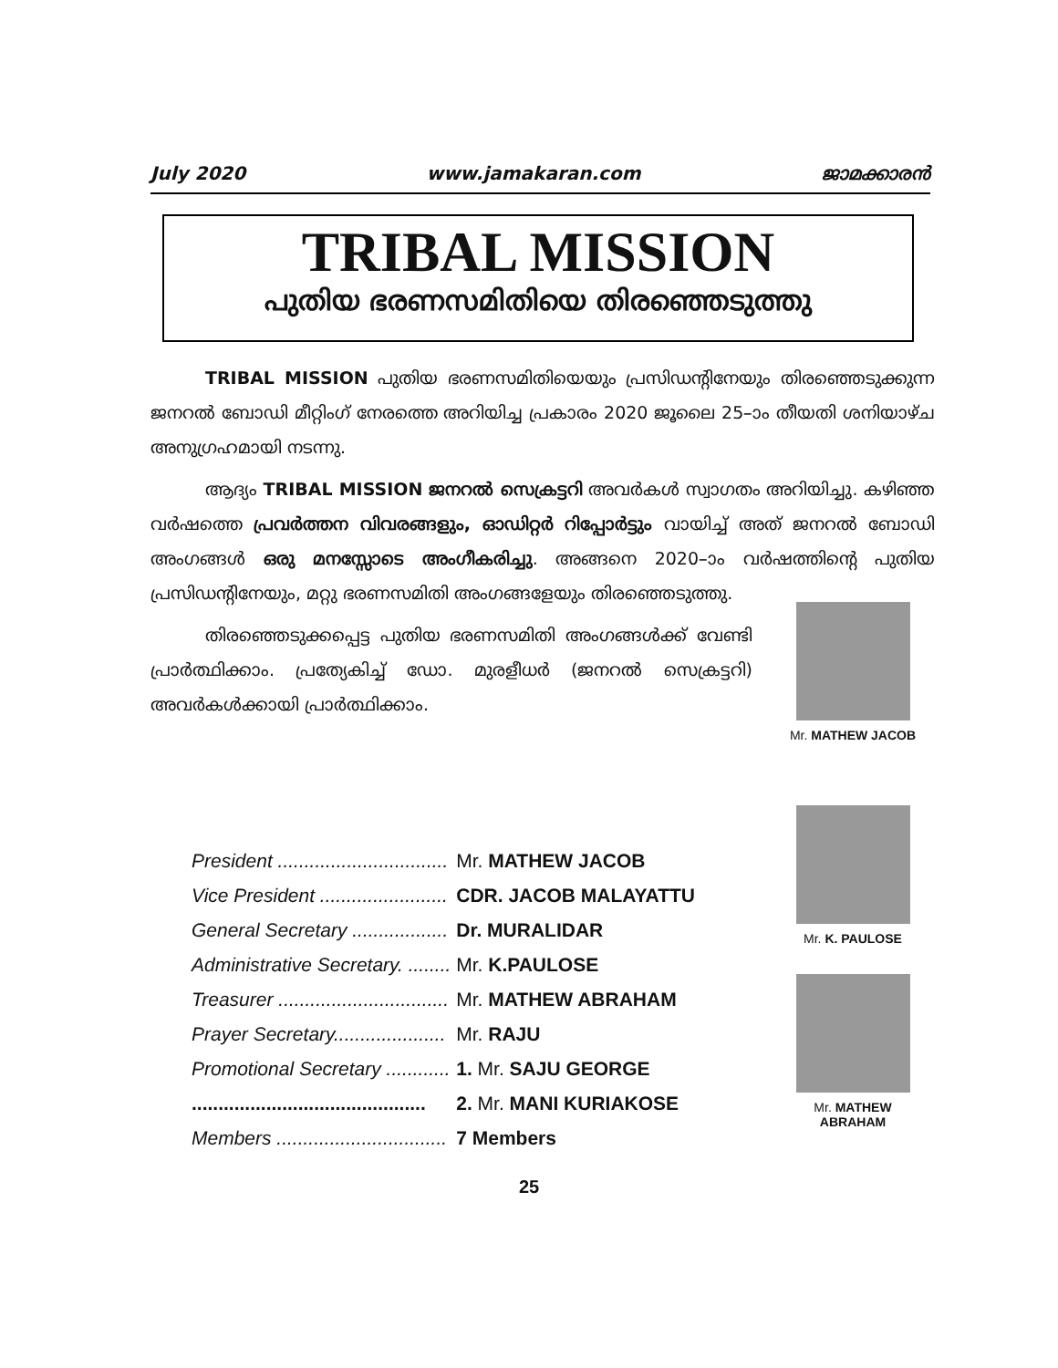July 2020 www.jamakaran.com ജാമക്കാരൻ
TRIBAL MISSION
പുതിയ ഭരണസമിതിയെ തിരഞ്ഞെടുത്തു
TRIBAL MISSION പുതിയ ഭരണസമിതിയെയും പ്രസിഡന്റിനേയും തിരഞ്ഞെടുക്കുന്ന ജനറൽ ബോഡി മീറ്റിംഗ് നേരത്തെ അറിയിച്ച പ്രകാരം 2020 ജൂലൈ 25–ാം തീയതി ശനിയാഴ്ച അനുഗ്രഹമായി നടന്നു.
ആദ്യം TRIBAL MISSION ജനറൽ സെക്രട്ടറി അവർകൾ സ്വാഗതം അറിയിച്ചു. കഴിഞ്ഞ വർഷത്തെ പ്രവർത്തന വിവരങ്ങളും, ഓഡിറ്റർ റിപ്പോർട്ടും വായിച്ച് അത് ജനറൽ ബോഡി അംഗങ്ങൾ ഒരു മനസ്സോടെ അംഗീകരിച്ചു. അങ്ങനെ 2020–ാം വർഷത്തിന്റെ പുതിയ പ്രസിഡന്റിനേയും, മറ്റു ഭരണസമിതി അംഗങ്ങളേയും തിരഞ്ഞെടുത്തു.
തിരഞ്ഞെടുക്കപ്പെട്ട പുതിയ ഭരണസമിതി അംഗങ്ങൾക്ക് വേണ്ടി പ്രാർത്ഥിക്കാം. പ്രത്യേകിച്ച് ഡോ. മുരളീധർ (ജനറൽ സെക്രട്ടറി) അവർകൾക്കായി പ്രാർത്ഥിക്കാം.
Mr. MATHEW JACOB
Mr. K. PAULOSE
Mr. MATHEW ABRAHAM
| President ................................ | Mr. MATHEW JACOB |
| Vice President ........................ | CDR. JACOB MALAYATTU |
| General Secretary .................. | Dr. MURALIDAR |
| Administrative Secretary. ........ | Mr. K.PAULOSE |
| Treasurer ................................ | Mr. MATHEW ABRAHAM |
| Prayer Secretary..................... | Mr. RAJU |
| Promotional Secretary ............ | 1. Mr. SAJU GEORGE |
| ............................................ | 2. Mr. MANI KURIAKOSE |
| Members ................................ | 7 Members |
25